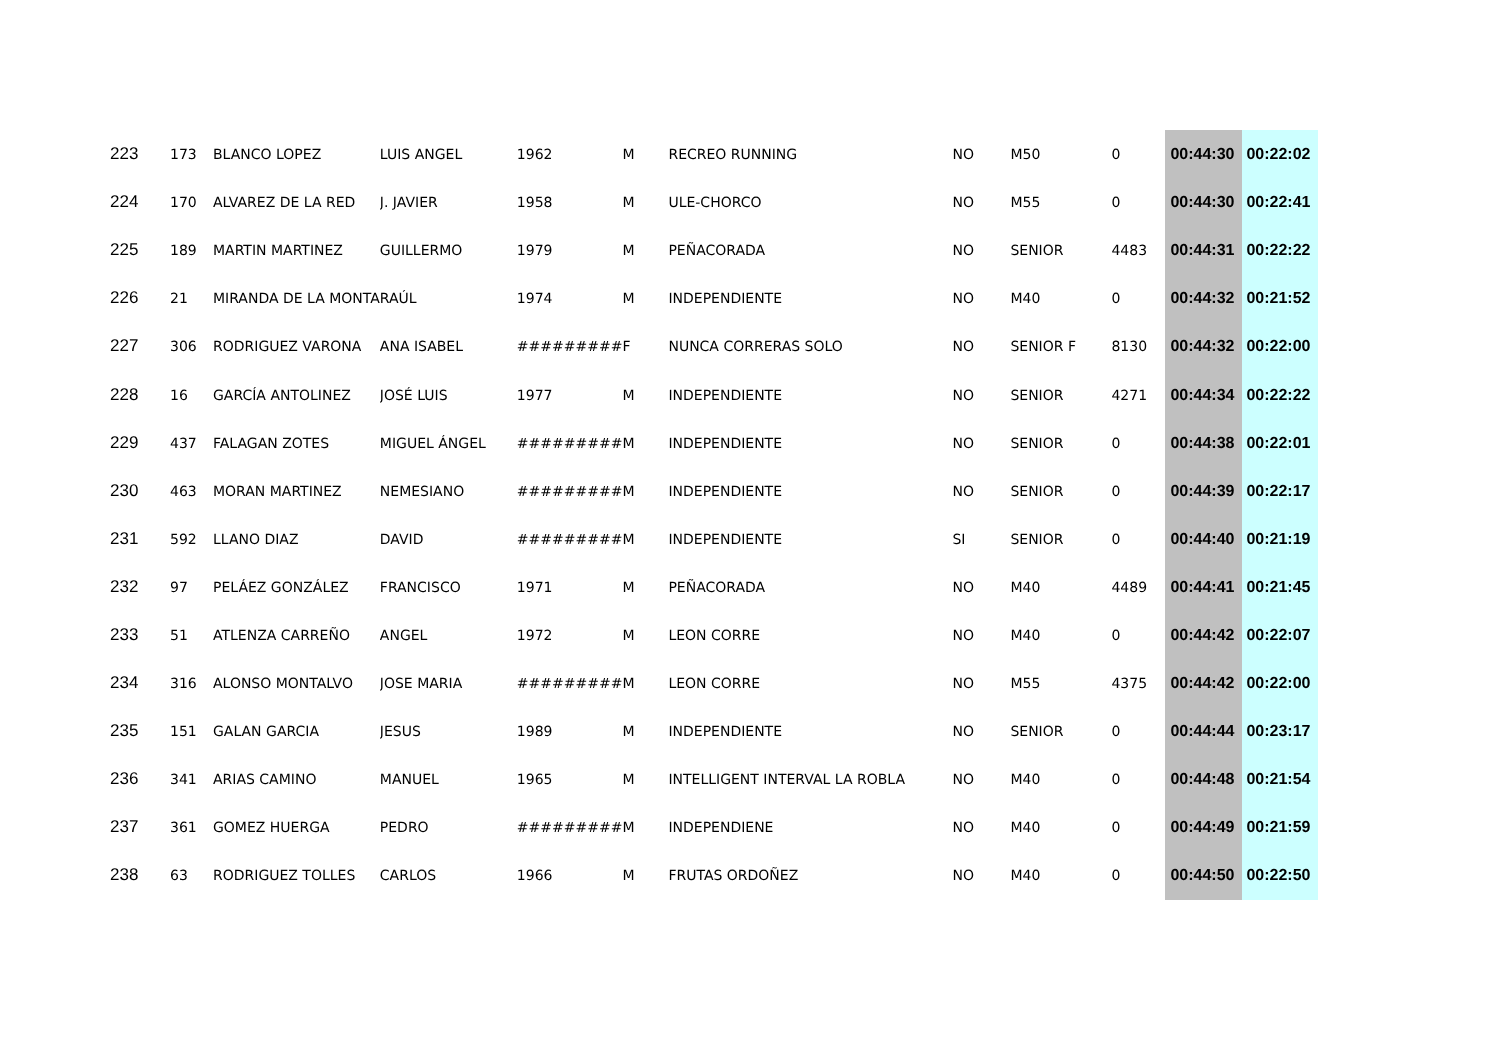| 223 | 173 | BLANCO LOPEZ | LUIS ANGEL | 1962 | M | RECREO RUNNING | NO | M50 | 0 | 00:44:30 | 00:22:02 |
| 224 | 170 | ALVAREZ DE LA RED | J. JAVIER | 1958 | M | ULE-CHORCO | NO | M55 | 0 | 00:44:30 | 00:22:41 |
| 225 | 189 | MARTIN MARTINEZ | GUILLERMO | 1979 | M | PEÑACORADA | NO | SENIOR | 4483 | 00:44:31 | 00:22:22 |
| 226 | 21 | MIRANDA DE LA MONTA | RAÚL | 1974 | M | INDEPENDIENTE | NO | M40 | 0 | 00:44:32 | 00:21:52 |
| 227 | 306 | RODRIGUEZ VARONA | ANA ISABEL | ######### | F | NUNCA CORRERAS SOLO | NO | SENIOR F | 8130 | 00:44:32 | 00:22:00 |
| 228 | 16 | GARCÍA ANTOLINEZ | JOSÉ LUIS | 1977 | M | INDEPENDIENTE | NO | SENIOR | 4271 | 00:44:34 | 00:22:22 |
| 229 | 437 | FALAGAN ZOTES | MIGUEL ÁNGEL | ######### | M | INDEPENDIENTE | NO | SENIOR | 0 | 00:44:38 | 00:22:01 |
| 230 | 463 | MORAN MARTINEZ | NEMESIANO | ######### | M | INDEPENDIENTE | NO | SENIOR | 0 | 00:44:39 | 00:22:17 |
| 231 | 592 | LLANO DIAZ | DAVID | ######### | M | INDEPENDIENTE | SI | SENIOR | 0 | 00:44:40 | 00:21:19 |
| 232 | 97 | PELÁEZ GONZÁLEZ | FRANCISCO | 1971 | M | PEÑACORADA | NO | M40 | 4489 | 00:44:41 | 00:21:45 |
| 233 | 51 | ATLENZA CARREÑO | ANGEL | 1972 | M | LEON CORRE | NO | M40 | 0 | 00:44:42 | 00:22:07 |
| 234 | 316 | ALONSO MONTALVO | JOSE MARIA | ######### | M | LEON CORRE | NO | M55 | 4375 | 00:44:42 | 00:22:00 |
| 235 | 151 | GALAN GARCIA | JESUS | 1989 | M | INDEPENDIENTE | NO | SENIOR | 0 | 00:44:44 | 00:23:17 |
| 236 | 341 | ARIAS CAMINO | MANUEL | 1965 | M | INTELLIGENT INTERVAL LA ROBLA | NO | M40 | 0 | 00:44:48 | 00:21:54 |
| 237 | 361 | GOMEZ HUERGA | PEDRO | ######### | M | INDEPENDIENE | NO | M40 | 0 | 00:44:49 | 00:21:59 |
| 238 | 63 | RODRIGUEZ TOLLES | CARLOS | 1966 | M | FRUTAS ORDOÑEZ | NO | M40 | 0 | 00:44:50 | 00:22:50 |